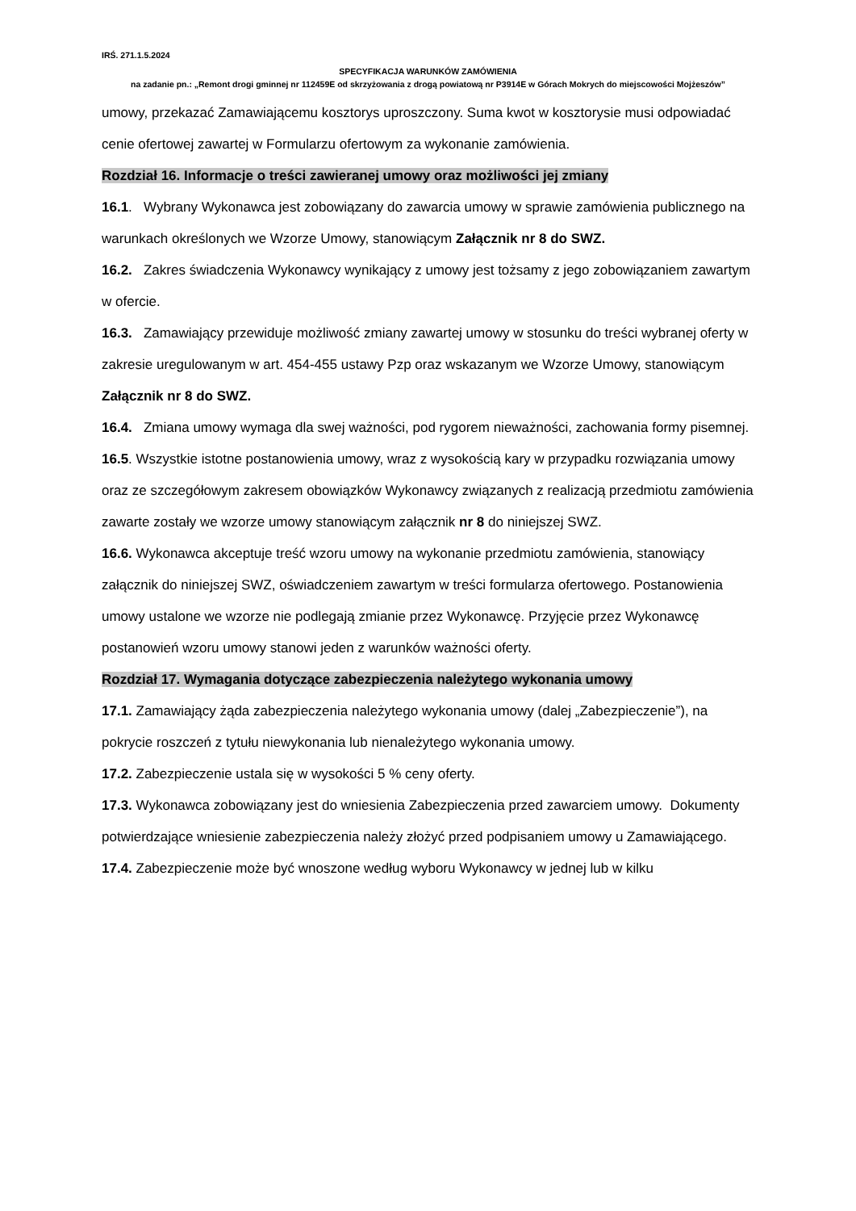IRŚ. 271.1.5.2024
SPECYFIKACJA WARUNKÓW ZAMÓWIENIA
na zadanie pn.: „Remont drogi gminnej nr 112459E od skrzyżowania z drogą powiatową nr P3914E w Górach Mokrych do miejscowości Mojżeszów”
umowy, przekazać Zamawiającemu kosztorys uproszczony. Suma kwot w kosztorysie musi odpowiadać cenie ofertowej zawartej w Formularzu ofertowym za wykonanie zamówienia.
Rozdział 16. Informacje o treści zawieranej umowy oraz możliwości jej zmiany
16.1. Wybrany Wykonawca jest zobowiązany do zawarcia umowy w sprawie zamówienia publicznego na warunkach określonych we Wzorze Umowy, stanowiącym Załącznik nr 8 do SWZ.
16.2. Zakres świadczenia Wykonawcy wynikający z umowy jest tożsamy z jego zobowiązaniem zawartym w ofercie.
16.3. Zamawiający przewiduje możliwość zmiany zawartej umowy w stosunku do treści wybranej oferty w zakresie uregulowanym w art. 454-455 ustawy Pzp oraz wskazanym we Wzorze Umowy, stanowiącym Załącznik nr 8 do SWZ.
16.4. Zmiana umowy wymaga dla swej ważności, pod rygorem nieważności, zachowania formy pisemnej.
16.5. Wszystkie istotne postanowienia umowy, wraz z wysokością kary w przypadku rozwiązania umowy oraz ze szczegółowym zakresem obowiązków Wykonawcy związanych z realizacją przedmiotu zamówienia zawarte zostały we wzorze umowy stanowiącym załącznik nr 8 do niniejszej SWZ.
16.6. Wykonawca akceptuje treść wzoru umowy na wykonanie przedmiotu zamówienia, stanowiący załącznik do niniejszej SWZ, oświadczeniem zawartym w treści formularza ofertowego. Postanowienia umowy ustalone we wzorze nie podlegają zmianie przez Wykonawcę. Przyjęcie przez Wykonawcę postanowień wzoru umowy stanowi jeden z warunków ważności oferty.
Rozdział 17. Wymagania dotyczące zabezpieczenia należytego wykonania umowy
17.1. Zamawiający żąda zabezpieczenia należytego wykonania umowy (dalej „Zabezpieczenie”), na pokrycie roszczeń z tytułu niewykonania lub nienależytego wykonania umowy.
17.2. Zabezpieczenie ustala się w wysokości 5 % ceny oferty.
17.3. Wykonawca zobowiązany jest do wniesienia Zabezpieczenia przed zawarciem umowy. Dokumenty potwierdzające wniesienie zabezpieczenia należy złożyć przed podpisaniem umowy u Zamawiającego.
17.4. Zabezpieczenie może być wnoszone według wyboru Wykonawcy w jednej lub w kilku